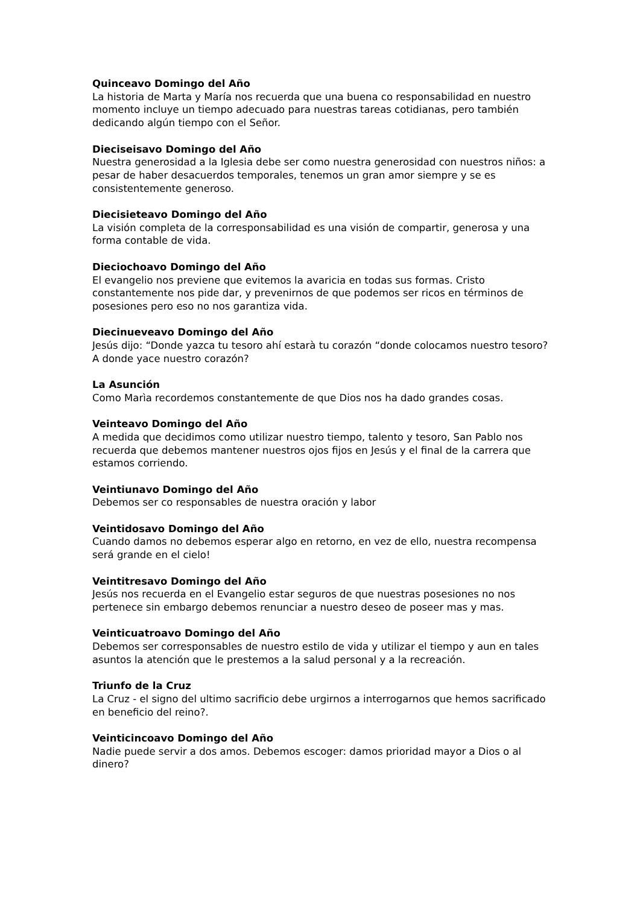Quinceavo Domingo del Año
La historia de Marta y María nos recuerda que una buena co responsabilidad en nuestro momento incluye un tiempo adecuado para nuestras tareas cotidianas, pero también dedicando algún tiempo con el Señor.
Dieciseisavo Domingo del Año
Nuestra generosidad a la Iglesia debe ser como nuestra generosidad con nuestros niños: a pesar de haber desacuerdos temporales, tenemos un gran amor siempre y se es consistentemente generoso.
Diecisieteavo Domingo del Año
La visión completa de la corresponsabilidad es una visión de compartir, generosa y una forma contable de vida.
Dieciochoavo Domingo del Año
El evangelio nos previene que evitemos la avaricia en todas sus formas. Cristo constantemente nos pide dar, y prevenirnos de que podemos ser ricos en términos de posesiones pero eso no nos garantiza vida.
Diecinueveavo Domingo del Año
Jesús dijo: “Donde yazca tu tesoro ahí estarà tu corazón “donde colocamos nuestro tesoro? A donde yace nuestro corazón?
La Asunción
Como Marìa recordemos constantemente de que Dios nos ha dado grandes cosas.
Veinteavo Domingo del Año
A medida que decidimos como utilizar nuestro tiempo, talento y tesoro, San Pablo nos recuerda que debemos mantener nuestros ojos fijos en Jesús y el final de la carrera que estamos corriendo.
Veintiunavo Domingo del Año
Debemos ser co responsables de nuestra oración y labor
Veintidosavo Domingo del Año
Cuando damos no debemos esperar algo en retorno, en vez de ello, nuestra recompensa será grande en el cielo!
Veintitresavo Domingo del Año
Jesús nos recuerda en el Evangelio estar seguros de que nuestras posesiones no nos pertenece sin embargo debemos renunciar a nuestro deseo de poseer mas y mas.
Veinticuatroavo Domingo del Año
Debemos ser corresponsables de nuestro estilo de vida y utilizar el tiempo y aun en tales asuntos la atención que le prestemos a la salud personal y a la recreación.
Triunfo de la Cruz
La Cruz - el signo del ultimo sacrificio debe urgirnos a interrogarnos que hemos sacrificado en beneficio del reino?.
Veinticincoavo Domingo del Año
Nadie puede servir a dos amos. Debemos escoger: damos prioridad mayor a Dios o al dinero?